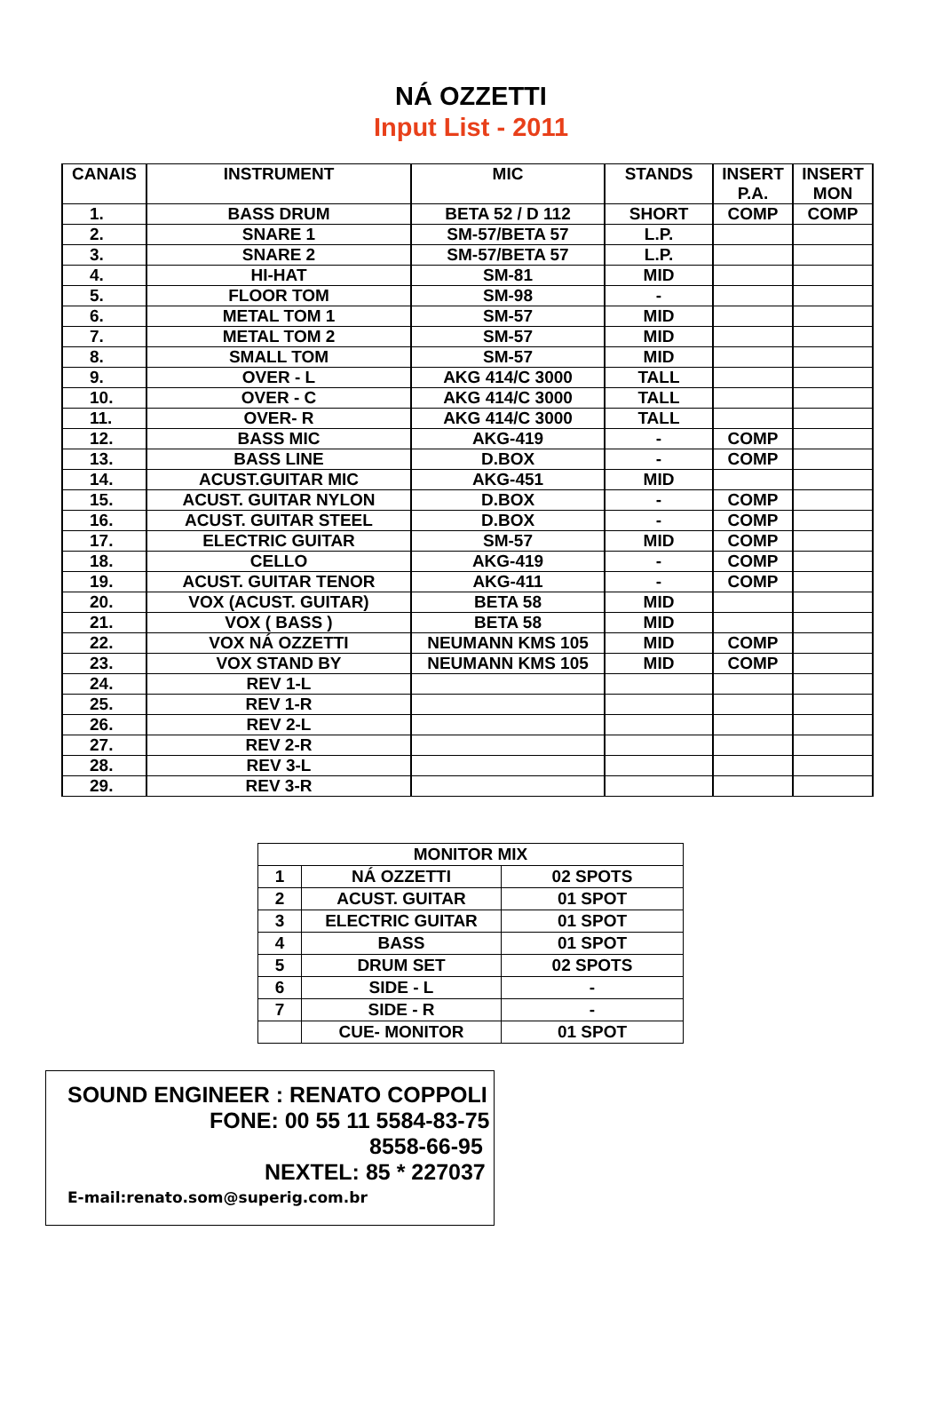NÁ OZZETTI
Input List - 2011
| CANAIS | INSTRUMENT | MIC | STANDS | INSERT P.A. | INSERT MON |
| --- | --- | --- | --- | --- | --- |
| 1. | BASS DRUM | BETA 52 / D 112 | SHORT | COMP | COMP |
| 2. | SNARE 1 | SM-57/BETA 57 | L.P. | | |
| 3. | SNARE 2 | SM-57/BETA 57 | L.P. | | |
| 4. | HI-HAT | SM-81 | MID | | |
| 5. | FLOOR TOM | SM-98 | - | | |
| 6. | METAL TOM 1 | SM-57 | MID | | |
| 7. | METAL TOM 2 | SM-57 | MID | | |
| 8. | SMALL TOM | SM-57 | MID | | |
| 9. | OVER - L | AKG 414/C 3000 | TALL | | |
| 10. | OVER - C | AKG 414/C 3000 | TALL | | |
| 11. | OVER- R | AKG 414/C 3000 | TALL | | |
| 12. | BASS MIC | AKG-419 | - | COMP | |
| 13. | BASS LINE | D.BOX | - | COMP | |
| 14. | ACUST.GUITAR MIC | AKG-451 | MID | | |
| 15. | ACUST. GUITAR NYLON | D.BOX | - | COMP | |
| 16. | ACUST. GUITAR STEEL | D.BOX | - | COMP | |
| 17. | ELECTRIC GUITAR | SM-57 | MID | COMP | |
| 18. | CELLO | AKG-419 | - | COMP | |
| 19. | ACUST. GUITAR TENOR | AKG-411 | - | COMP | |
| 20. | VOX (ACUST. GUITAR) | BETA 58 | MID | | |
| 21. | VOX ( BASS ) | BETA 58 | MID | | |
| 22. | VOX NÁ OZZETTI | NEUMANN KMS 105 | MID | COMP | |
| 23. | VOX STAND BY | NEUMANN KMS 105 | MID | COMP | |
| 24. | REV 1-L | | | | |
| 25. | REV 1-R | | | | |
| 26. | REV 2-L | | | | |
| 27. | REV 2-R | | | | |
| 28. | REV 3-L | | | | |
| 29. | REV 3-R | | | | |
| MONITOR MIX | | |
| 1 | NÁ OZZETTI | 02 SPOTS |
| 2 | ACUST. GUITAR | 01 SPOT |
| 3 | ELECTRIC GUITAR | 01 SPOT |
| 4 | BASS | 01 SPOT |
| 5 | DRUM SET | 02 SPOTS |
| 6 | SIDE - L | - |
| 7 | SIDE - R | - |
| | CUE- MONITOR | 01 SPOT |
SOUND ENGINEER : RENATO COPPOLI
FONE: 00 55 11 5584-83-75
8558-66-95
NEXTEL: 85 * 227037
E-mail:renato.som@superig.com.br